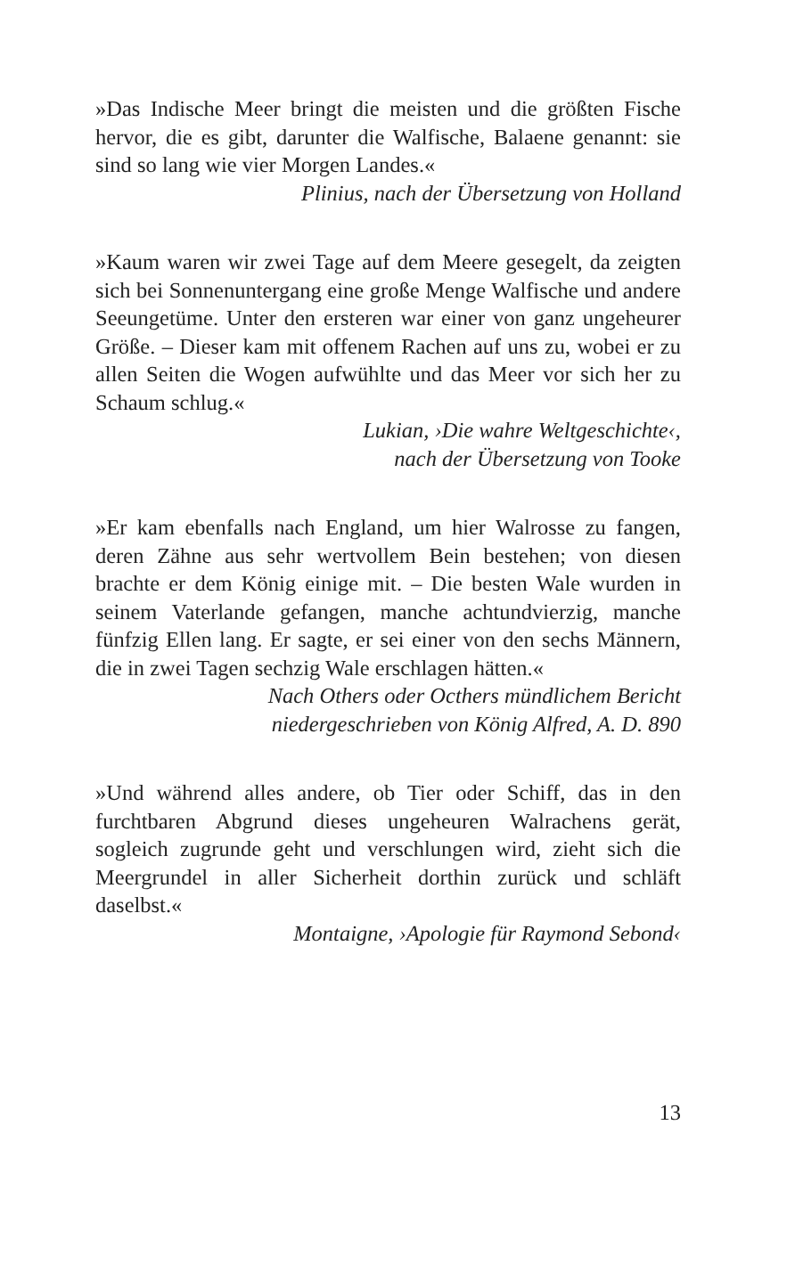»Das Indische Meer bringt die meisten und die größten Fische hervor, die es gibt, darunter die Walfische, Balaene genannt: sie sind so lang wie vier Morgen Landes.«
Plinius, nach der Übersetzung von Holland
»Kaum waren wir zwei Tage auf dem Meere gesegelt, da zeigten sich bei Sonnenuntergang eine große Menge Walfische und andere Seeungetüme. Unter den ersteren war einer von ganz ungeheurer Größe. – Dieser kam mit offenem Rachen auf uns zu, wobei er zu allen Seiten die Wogen aufwühlte und das Meer vor sich her zu Schaum schlug.«
Lukian, ›Die wahre Weltgeschichte‹,
nach der Übersetzung von Tooke
»Er kam ebenfalls nach England, um hier Walrosse zu fangen, deren Zähne aus sehr wertvollem Bein bestehen; von diesen brachte er dem König einige mit. – Die besten Wale wurden in seinem Vaterlande gefangen, manche achtundvierzig, manche fünfzig Ellen lang. Er sagte, er sei einer von den sechs Männern, die in zwei Tagen sechzig Wale erschlagen hätten.«
Nach Others oder Octhers mündlichem Bericht
niedergeschrieben von König Alfred, A. D. 890
»Und während alles andere, ob Tier oder Schiff, das in den furchtbaren Abgrund dieses ungeheuren Walrachens gerät, sogleich zugrunde geht und verschlungen wird, zieht sich die Meergrundel in aller Sicherheit dorthin zurück und schläft daselbst.«
Montaigne, ›Apologie für Raymond Sebond‹
13